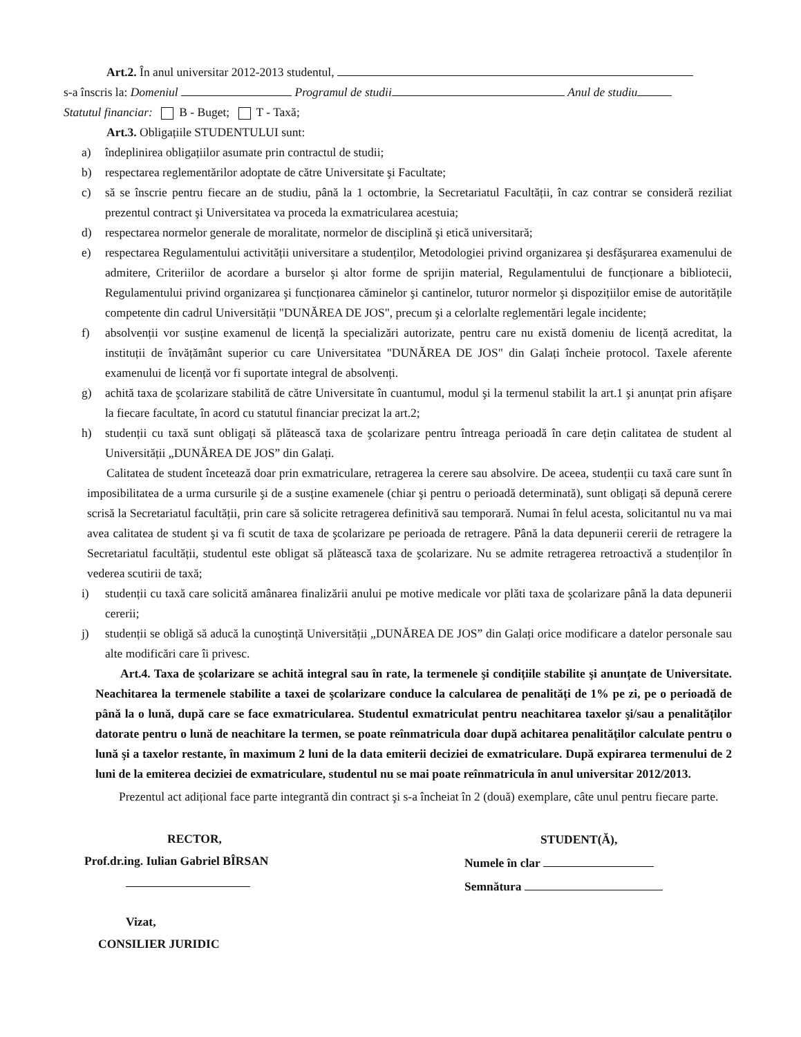Art.2. În anul universitar 2012-2013 studentul,
s-a înscris la: Domeniul Programul de studii Anul de studiu
Statutul financiar: B - Buget; T - Taxă;
Art.3. Obligațiile STUDENTULUI sunt:
a) îndeplinirea obligațiilor asumate prin contractul de studii;
b) respectarea reglementărilor adoptate de către Universitate şi Facultate;
c) să se înscrie pentru fiecare an de studiu, până la 1 octombrie, la Secretariatul Facultății, în caz contrar se consideră reziliat prezentul contract şi Universitatea va proceda la exmatricularea acestuia;
d) respectarea normelor generale de moralitate, normelor de disciplină şi etică universitară;
e) respectarea Regulamentului activității universitare a studenților, Metodologiei privind organizarea şi desfăşurarea examenului de admitere, Criteriilor de acordare a burselor şi altor forme de sprijin material, Regulamentului de funcționare a bibliotecii, Regulamentului privind organizarea şi funcționarea căminelor şi cantinelor, tuturor normelor şi dispozițiilor emise de autoritățile competente din cadrul Universității "DUNĂREA DE JOS", precum şi a celorlalte reglementări legale incidente;
f) absolvenții vor susține examenul de licență la specializări autorizate, pentru care nu există domeniu de licență acreditat, la instituții de învățământ superior cu care Universitatea "DUNĂREA DE JOS" din Galați încheie protocol. Taxele aferente examenului de licență vor fi suportate integral de absolvenți.
g) achită taxa de şcolarizare stabilită de către Universitate în cuantumul, modul şi la termenul stabilit la art.1 şi anunțat prin afişare la fiecare facultate, în acord cu statutul financiar precizat la art.2;
h) studenții cu taxă sunt obligați să plătească taxa de şcolarizare pentru întreaga perioadă în care dețin calitatea de student al Universității „DUNĂREA DE JOS” din Galați.
Calitatea de student încetează doar prin exmatriculare, retragerea la cerere sau absolvire. De aceea, studenții cu taxă care sunt în imposibilitatea de a urma cursurile şi de a susține examenele (chiar şi pentru o perioadă determinată), sunt obligați să depună cerere scrisă la Secretariatul facultății, prin care să solicite retragerea definitivă sau temporară. Numai în felul acesta, solicitantul nu va mai avea calitatea de student şi va fi scutit de taxa de şcolarizare pe perioada de retragere. Până la data depunerii cererii de retragere la Secretariatul facultății, studentul este obligat să plătească taxa de şcolarizare. Nu se admite retragerea retroactivă a studenților în vederea scutirii de taxă;
i) studenții cu taxă care solicită amânarea finalizării anului pe motive medicale vor plăti taxa de şcolarizare până la data depunerii cererii;
j) studenții se obligă să aducă la cunoştință Universității „DUNĂREA DE JOS” din Galați orice modificare a datelor personale sau alte modificări care îi privesc.
Art.4. Taxa de şcolarizare se achită integral sau în rate, la termenele şi condițiile stabilite şi anunțate de Universitate. Neachitarea la termenele stabilite a taxei de şcolarizare conduce la calcularea de penalități de 1% pe zi, pe o perioadă de până la o lună, după care se face exmatricularea. Studentul exmatriculat pentru neachitarea taxelor şi/sau a penalităților datorate pentru o lună de neachitare la termen, se poate reînmatricula doar după achitarea penalităților calculate pentru o lună şi a taxelor restante, în maximum 2 luni de la data emiterii deciziei de exmatriculare. După expirarea termenului de 2 luni de la emiterea deciziei de exmatriculare, studentul nu se mai poate reînmatricula în anul universitar 2012/2013.
Prezentul act adițional face parte integrantă din contract şi s-a încheiat în 2 (două) exemplare, câte unul pentru fiecare parte.
RECTOR,
Prof.dr.ing. Iulian Gabriel BÎRSAN
Vizat,
CONSILIER JURIDIC
STUDENT(Ă),
Numele în clar
Semnătura